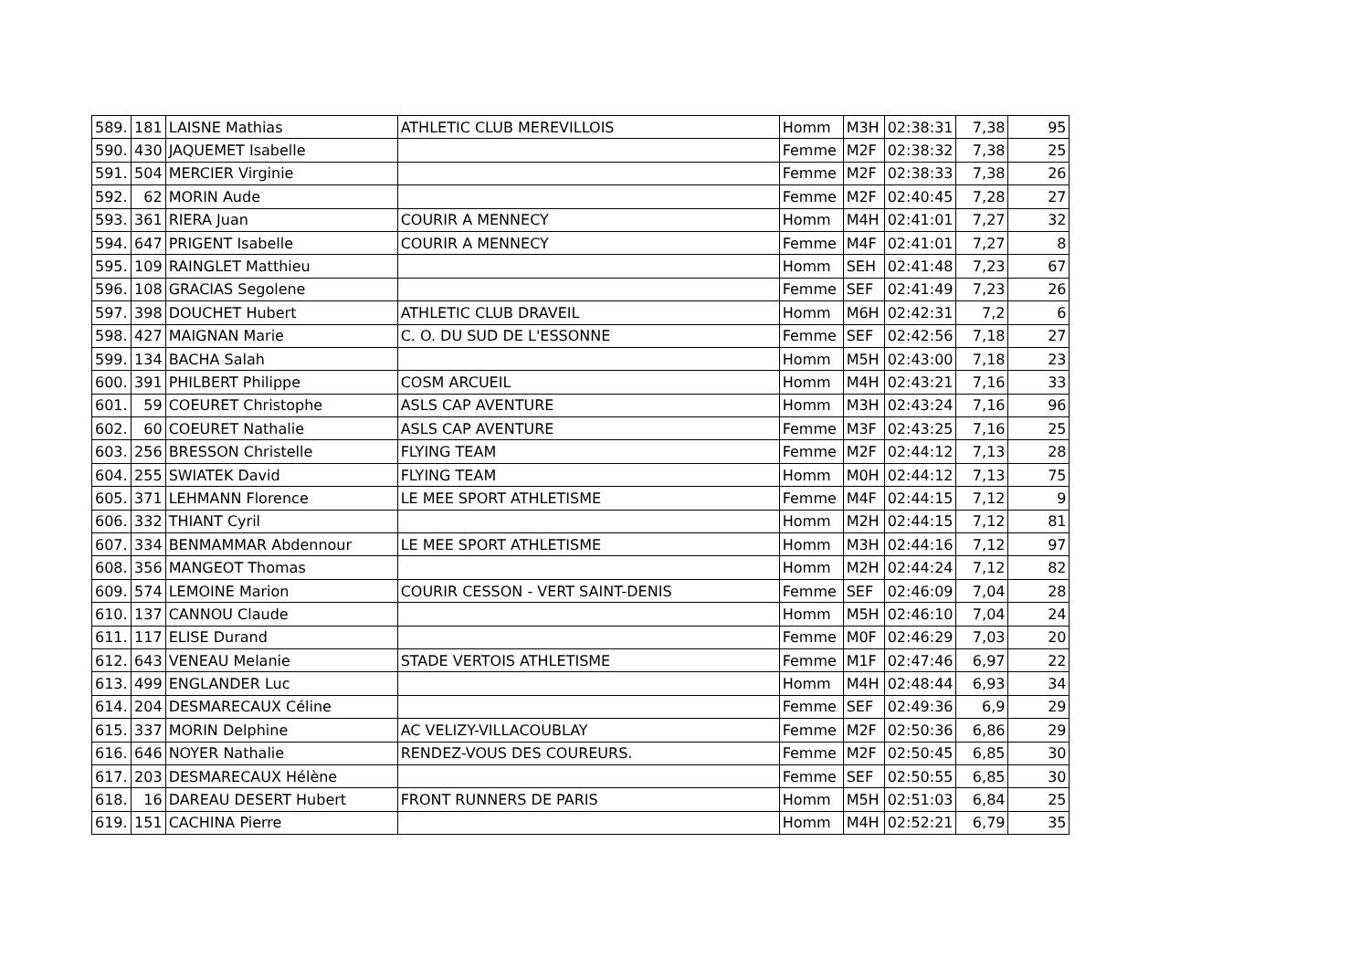| 589. | 181 | LAISNE Mathias | ATHLETIC CLUB MEREVILLOIS | Homm | M3H | 02:38:31 | 7,38 | 95 |
| 590. | 430 | JAQUEMET Isabelle | | Femme | M2F | 02:38:32 | 7,38 | 25 |
| 591. | 504 | MERCIER Virginie | | Femme | M2F | 02:38:33 | 7,38 | 26 |
| 592. | 62 | MORIN Aude | | Femme | M2F | 02:40:45 | 7,28 | 27 |
| 593. | 361 | RIERA Juan | COURIR A MENNECY | Homm | M4H | 02:41:01 | 7,27 | 32 |
| 594. | 647 | PRIGENT Isabelle | COURIR A MENNECY | Femme | M4F | 02:41:01 | 7,27 | 8 |
| 595. | 109 | RAINGLET Matthieu | | Homm | SEH | 02:41:48 | 7,23 | 67 |
| 596. | 108 | GRACIAS Segolene | | Femme | SEF | 02:41:49 | 7,23 | 26 |
| 597. | 398 | DOUCHET Hubert | ATHLETIC CLUB DRAVEIL | Homm | M6H | 02:42:31 | 7,2 | 6 |
| 598. | 427 | MAIGNAN Marie | C. O. DU SUD DE L'ESSONNE | Femme | SEF | 02:42:56 | 7,18 | 27 |
| 599. | 134 | BACHA Salah | | Homm | M5H | 02:43:00 | 7,18 | 23 |
| 600. | 391 | PHILBERT Philippe | COSM ARCUEIL | Homm | M4H | 02:43:21 | 7,16 | 33 |
| 601. | 59 | COEURET Christophe | ASLS CAP AVENTURE | Homm | M3H | 02:43:24 | 7,16 | 96 |
| 602. | 60 | COEURET Nathalie | ASLS CAP AVENTURE | Femme | M3F | 02:43:25 | 7,16 | 25 |
| 603. | 256 | BRESSON Christelle | FLYING TEAM | Femme | M2F | 02:44:12 | 7,13 | 28 |
| 604. | 255 | SWIATEK David | FLYING TEAM | Homm | M0H | 02:44:12 | 7,13 | 75 |
| 605. | 371 | LEHMANN Florence | LE MEE SPORT ATHLETISME | Femme | M4F | 02:44:15 | 7,12 | 9 |
| 606. | 332 | THIANT Cyril | | Homm | M2H | 02:44:15 | 7,12 | 81 |
| 607. | 334 | BENMAMMAR Abdennour | LE MEE SPORT ATHLETISME | Homm | M3H | 02:44:16 | 7,12 | 97 |
| 608. | 356 | MANGEOT Thomas | | Homm | M2H | 02:44:24 | 7,12 | 82 |
| 609. | 574 | LEMOINE Marion | COURIR CESSON - VERT SAINT-DENIS | Femme | SEF | 02:46:09 | 7,04 | 28 |
| 610. | 137 | CANNOU Claude | | Homm | M5H | 02:46:10 | 7,04 | 24 |
| 611. | 117 | ELISE Durand | | Femme | M0F | 02:46:29 | 7,03 | 20 |
| 612. | 643 | VENEAU Melanie | STADE VERTOIS ATHLETISME | Femme | M1F | 02:47:46 | 6,97 | 22 |
| 613. | 499 | ENGLANDER Luc | | Homm | M4H | 02:48:44 | 6,93 | 34 |
| 614. | 204 | DESMARECAUX Céline | | Femme | SEF | 02:49:36 | 6,9 | 29 |
| 615. | 337 | MORIN Delphine | AC VELIZY-VILLACOUBLAY | Femme | M2F | 02:50:36 | 6,86 | 29 |
| 616. | 646 | NOYER Nathalie | RENDEZ-VOUS DES COUREURS. | Femme | M2F | 02:50:45 | 6,85 | 30 |
| 617. | 203 | DESMARECAUX Hélène | | Femme | SEF | 02:50:55 | 6,85 | 30 |
| 618. | 16 | DAREAU DESERT Hubert | FRONT RUNNERS DE PARIS | Homm | M5H | 02:51:03 | 6,84 | 25 |
| 619. | 151 | CACHINA Pierre | | Homm | M4H | 02:52:21 | 6,79 | 35 |